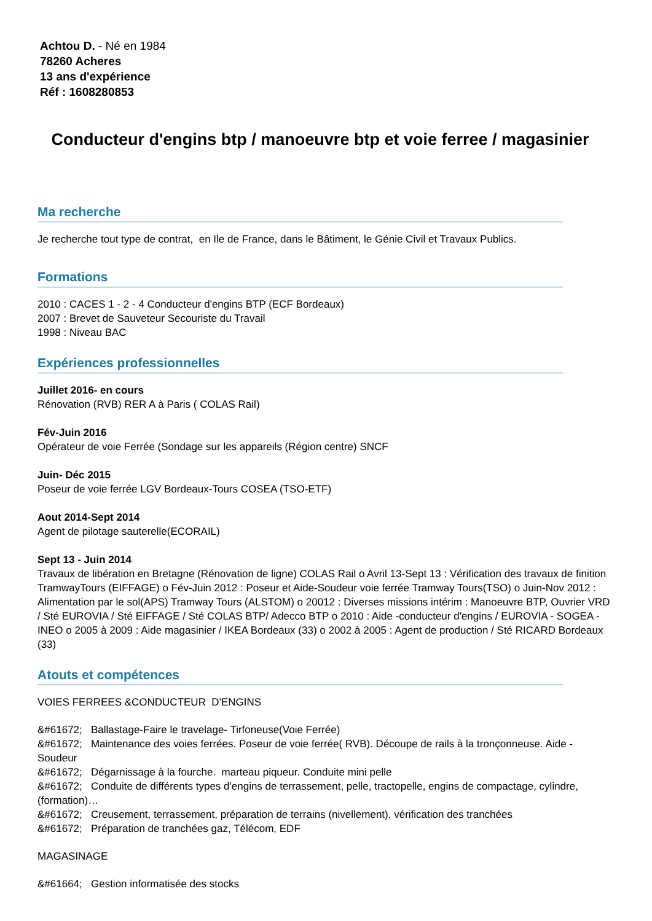Achtou D. - Né en 1984
78260 Acheres
13 ans d'expérience
Réf : 1608280853
Conducteur d'engins btp / manoeuvre btp et voie ferree / magasinier
Ma recherche
Je recherche tout type de contrat, en Ile de France, dans le Bâtiment, le Génie Civil et Travaux Publics.
Formations
2010 : CACES 1 - 2 - 4 Conducteur d'engins BTP (ECF Bordeaux)
2007 : Brevet de Sauveteur Secouriste du Travail
1998 : Niveau BAC
Expériences professionnelles
Juillet 2016- en cours
Rénovation (RVB) RER A à Paris ( COLAS Rail)
Fév-Juin 2016
Opérateur de voie Ferrée (Sondage sur les appareils (Région centre) SNCF
Juin- Déc 2015
Poseur de voie ferrée LGV Bordeaux-Tours COSEA (TSO-ETF)
Aout 2014-Sept 2014
Agent de pilotage sauterelle(ECORAIL)
Sept 13 - Juin 2014
Travaux de libération en Bretagne (Rénovation de ligne) COLAS Rail o Avril 13-Sept 13 : Vérification des travaux de finition TramwayTours (EIFFAGE) o Fév-Juin 2012 : Poseur et Aide-Soudeur voie ferrée Tramway Tours(TSO) o Juin-Nov 2012 : Alimentation par le sol(APS) Tramway Tours (ALSTOM) o 20012 : Diverses missions intérim : Manoeuvre BTP, Ouvrier VRD / Sté EUROVIA / Sté EIFFAGE / Sté COLAS BTP/ Adecco BTP o 2010 : Aide -conducteur d'engins / EUROVIA - SOGEA - INEO o 2005 à 2009 : Aide magasinier / IKEA Bordeaux (33) o 2002 à 2005 : Agent de production / Sté RICARD Bordeaux (33)
Atouts et compétences
VOIES FERREES &CONDUCTEUR D'ENGINS
&#61672; Ballastage-Faire le travelage- Tirfoneuse(Voie Ferrée)
&#61672; Maintenance des voies ferrées. Poseur de voie ferrée( RVB). Découpe de rails à la tronçonneuse. Aide -Soudeur
&#61672; Dégarnissage à la fourche. marteau piqueur. Conduite mini pelle
&#61672; Conduite de différents types d'engins de terrassement, pelle, tractopelle, engins de compactage, cylindre, (formation)…
&#61672; Creusement, terrassement, préparation de terrains (nivellement), vérification des tranchées
&#61672; Préparation de tranchées gaz, Télécom, EDF
MAGASINAGE
&#61664; Gestion informatisée des stocks